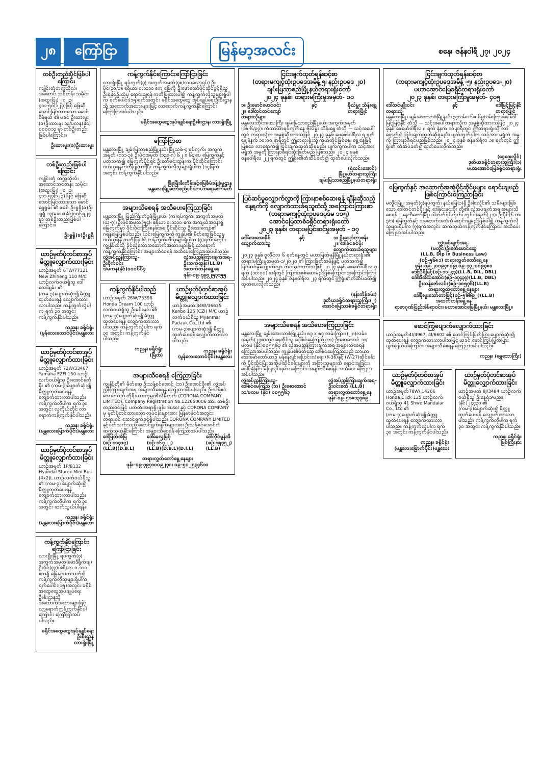၂၈ ကြော်ငြာ မြန်မာ့အလင်း စနေ၊ ဇန်နဝါရီ ၂၇၊ ၂၀၂၄
တစ်ဦးတည်းပိုင်ဖြစ်ပါကြောင်း
ကျိုင်းတုံတက္ကသိုလ်၊ အဆောင် သင်တန်း သမိုင်း (အထူးပြု) ၂၀၂၃၊ ၄၁၁-၅၀(၁၂၃)ဖြင့် ဖြေဆို အောင်မြင်ထားသော မောင်စိန်ရယ် ၏ ဖခင် ဦးထားဖူး (ခ)ဦးထားဖူး ၁၃/ပလန(နိုင်) ၀၀၀၀၁၃ မှာ တစ်ဦးတည်း ဖြစ်ပါကြောင်း။
ဦးထားဖူး(ခ)ဦးထားဖူး
တစ်ဦးတည်းဖြစ်ပါကြောင်း
ကျိုင်းတုံ တက္ကသိုလ်၊ အဆောင်သင်တန်း သမိုင်း (အထူးပြု) ၂၀၂၃၊ ၄၁၁-၅၇(၁၂၃) ဖြင့် ဖြေဆိုအောင်မြင်ထားသော မောင်ရွှေရှမ်း ၏ ဖခင် ဦးရှုရှိ(ခ)ဦးရှုရှိ ၁၃/မဆန(နိုင်)၀၀၆၅၂၄ မှာ တစ်ဦးတည်းဖြစ်ပါကြောင်း။
ဦးရှုရှိ(ခ)ဦးရှုရှိ
ယာဉ်မှတ်ပုံတင်စာအုပ် မိတ္တူလျှောက်ထားခြင်း
ယာဉ်အမှတ် 6TW/77321 New Zhineng 110 M/C ယာဉ်လက်ဝယ်ရှိသူ ဒေါ်အေးချမ်း ၏ (ကမ-၃)ပျောက်ဆုံး၍ မိတ္တူထုတ်ပေးရန် လျှောက်ထားလာပါသည်။ ကန့်ကွက်လိုပါက ရက် ၃၀ အတွင်း ကန့်ကွက်နိုင်ပါသည်။
ကညန၊ ခရိုင်ရုံး
(မွန်လေးတောင်ပိုင်း)မန္တလေး
ယာဉ်မှတ်ပုံတင်စာအုပ် မိတ္တူလျှောက်ထားခြင်း
ယာဉ်အမှတ် 72W/33467 Yamaha FZFI 150 ယာဉ်လက်ဝယ်ရှိသူ ဦးအောင်ဇော်မိုး ၏ (ကမ-၃)ပျောက်ဆုံး၍ မိတ္တူထုတ်ပေးရန် လျှောက်ထားလာပါသည်။ ကန့်ကွက်လိုပါက ရက် ၃၀ အတွင်း လူကိုယ်တိုင် လာရောက်ကန့်ကွက်နိုင်ပါသည်။
ကညန၊ ခရိုင်ရုံး
(မန္တလေးမြောက်ပိုင်း)မန္တလေး
ယာဉ်မှတ်ပုံတင်စာအုပ် မိတ္တူလျှောက်ထားခြင်း
ယာဉ်အမှတ် 1P/8132 Hyundai Starex Mini Bus (4x2)L ယာဉ်လက်ဝယ်ရှိသူ ၏ (ကမ-၃) ပျောက်ဆုံး၍ မိတ္တူထုတ်ပေးရန် လျှောက်ထားလာပါသည်။ ကန့်ကွက်လိုပါက ရက် ၃၀ အတွင်း ဆက်သွယ်ပါရန်။
ကညန၊ ခရိုင်ရုံး
(မန္တလေးမြောက်ပိုင်း)မန္တလေး
ကန့်ကွက်နိုင်ကြောင်းကြော်ငြာခြင်း
လားရှိုးမြို့ ရပ်ကွက်(၇) အကွက်အမှတ်(မောဒီရိုက်ချ) ဦးပိုင်(၄၃)၊ ဧရိယာ ၀.၁၁၁ ဧကရှိ မြေနှင့်ပတ်သက်၍ ကန့်ကွက်လိုသူများရှိပါက ရက်ပေါင်း(၁၅)အတွင်း ခရိုင်အထွေထွေအုပ်ချုပ်ရေးဦးစီးဌာနသို့ အထောက်အထားများဖြင့် လာရောက်ကန့်ကွက်နိုင်ပါကြောင်း ကြော်ငြာအပ်ပါသည်။
ခရိုင်အထွေထွေအုပ်ချုပ်ရေးဦးစီးဌာန
လားရှိုးမြို့
ကန့်ကွက်နိုင်ကြောင်းကြော်ငြာခြင်း
လားရှိုးမြို့ ရပ်ကွက်(၇) အကွက်အမှတ်(၄၈/လပ်လော့ရပ်) ဦးပိုင်(၃၀/၁)၊ ဧရိယာ ၀.၁၁၁၀ ဧက မြေကို ဦးဇော်ထော်ပိုင်ဆိုင်ခွင့်ရှိသူ ဦးရဲနိုင်ဦးထံမှ ရောင်းချရန် ကတိပြုထားပါ၍ ကန့်ကွက်လိုသူများရှိပါက ရက်ပေါင်း(၁၅)ရက်အတွင်း ခရိုင်အထွေထွေ အုပ်ချုပ်ရေးဦးစီးဌာနသို့ အထောက်အထားများဖြင့် လာရောက်ကန့်ကွက်နိုင်ကြောင်း ကြော်ငြာအပ်ပါသည်။
ခရိုင်အထွေထွေအုပ်ချုပ်ရေးဦးစီးဌာန၊ လားရှိုးမြို့
ကြော်ငြာစာ
မန္တလေးမြို့ ချမ်းမြသာစည်မြို့နယ်၊ မြို့သစ်-၄ ရပ်ကွက်၊ အကွက်အမှတ် (၁၁၁-၃)၊ ဦးပိုင်အမှတ် (၁၃၉-၈) ၆၂ x ၆၄ ပေ မြေကွက်နှင့် ပတ်သက်၍ မြေကွက်ပိုင်ရှင် ဦးဇော်မင်းထွန်းက ပိုင်ဆိုင်ကြောင်း ဝယ်ယူရန်ကတိပြုထားပြီး ကန့်ကွက်လိုသူများရှိပါက (၁၄)ရက်အတွင်း ကန့်ကွက်နိုင်ပါသည်။
ဖြိုးမြီးစီးကိန်းနှင့်မြေစီမံခန့်ခွဲမှုဌာန
မန္တလေးမြို့တော်စည်ပင်သာယာရေးကော်မတီ
အများသိစေရန် အသိပေးကြေညာခြင်း
မန္တလေးမြို့ ပြည်ကြီးတံခွန်မြို့နယ်၊ (က)ရပ်ကွက်၊ အကွက်အမှတ် (ယ-၇)၊ ဦးပိုင်အမှတ်(၅၄)၊ ဧရိယာ ၀.၁၁၁၀ ဧက အကျယ်အဝန်းရှိ မြေကွက်မှာ ဝိုင်းဝိုင်းကြီးစနစ်အရ ပိုင်ဆိုင်သူ ဦးအေးကျော်၏ ဂရန်မြေဖြစ်ပါသည်။ ယင်းမြေကွက်ကို ကျွန်ုပ်၏ မိတ်ဆွေဖြစ်သူမှ ဝယ်ယူရန် ကတိပြုပါ၍ ကန့်ကွက်လိုသူများရှိပါက (၇)ရက်အတွင်း ကျွန်ုပ်ထံသို့ ခိုင်လုံသောအထောက်အထားများဖြင့် လာရောက်ကန့်ကွက်နိုင်ကြောင်း အများသိစေရန် အသိပေးကြေညာအပ်ပါသည်။
လွှဲအပ်ညွှန်ကြားသူ-
ဦးစိုက်ဝင်း
၁/မကန(နိုင်)၀၀၀၆၆၇ လွှဲအပ်ညွှန်ကြားချက်အရ-
ဦးသက်ထွန်း(LL.B)
အထက်တန်းရှေ့နေ
ဖုန်း-၀၉-၇၉၇၂၅၃၁၅၅
ကန့်ကွက်နိုင်ပါသည်
ယာဉ်အမှတ် 26W/75398 Honda Dream 100 ယာဉ် လက်ဝယ်ရှိသူ ဦးမင်းမင်း ၏ (ကမ-၃)ပျောက်ဆုံး၍ မိတ္တူထုတ်ပေးရန် လျှောက်ထားလာပါသည်။ ကန့်ကွက်လိုပါက ရက် ၃၀ အတွင်း ကန့်ကွက်နိုင်ပါသည်။
ကညန၊ ခရိုင်ရုံး
(မြိတ်)
ယာဉ်မှတ်ပုံတင်စာအုပ် မိတ္တူလျှောက်ထားခြင်း
ယာဉ်အမှတ် 34W/36635 Kenbo 125 (CZI) M/C ယာဉ် လက်ဝယ်ရှိသူ Myanmar Padauk Co.,Ltd ၏ (ကမ-၃)ပျောက်ဆုံး၍ မိတ္တူထုတ်ပေးရန် လျှောက်ထားလာပါသည်။
ကညန၊ ခရိုင်ရုံး
(မွန်လေးတောင်ပိုင်း)မန္တလေး
အများသိစေရန် ကြေညာခြင်း
ကျွန်ုပ်တို့၏ မိတ်ဆွေ ဦးသန့်စင်အောင် (ဘ) ဦးအောင်စိုး၏ လွှဲအပ်ညွှန်ကြားချက်အရ အများသိစေရန် ကြေညာအပ်ပါသည်။ ဦးသန့်စင်အောင်သည် ကိုရီးယားကုမ္ပဏီလီမိတက် (CORONA COMPANY LIMITED), Company Registration No.122650006 အား တစ်ဦးတည်းပိုင်ဖြင့် ပတ်တိုးအရာရှိ၊ ဖုန်း Eusol နှင့် CORONA COMPANY မှ မှတ်ပုံတင်ထားသော လုပ်ငန်းများအား မြန်မာနိုင်ငံအတွင်း တရားဝင် ဆောင်ရွက်ခွင့်ရှိပါသည်။ CORONA COMPANY LIMITED နှင့်ပတ်သက်သည့် ဆောင်ရွက်ချက်များအား ဦးသန့်စင်အောင်ထံ ဆက်သွယ်နိုင်ကြောင်း အများသိစေရန် ကြေညာအပ်ပါသည်။
ဒေါ်မြတ်အိမြ
(စဉ်-၁၁၄၀၄)
(LL.B)(D.B.L) ဒေါ်မေလှမြင့်
(စဉ်-၁၆၄၂၂)
(LL.B)(D.B.L)(D.I.L) ဒေါ်လိုင်မွန်အိ
(စဉ်-၁၅၃၅၂)
(LL.B)
တရားလွှတ်တော်ရှေ့နေများ
ဖုန်း-၀၉-၇၉၇၁၀၀၉၂၇၈၊ ၀၉-၅၀၂၅၃၄၆၁၀
ငြင်းချက်ထုတ်ရန်ဆင့်စာ
(တရားမကျင့်ထုံးဥပဒေအမိန့် ၅၊ နည်းဥပဒေ ၂၀)
ချမ်းမြသာစည်မြို့နယ်တရားရုံးတော်
၂၀၂၄ ခုနှစ်၊ တရားမကြီးမှုအမှတ်- ၁၀
၁။ ဦးမောင်မောင်ဝင်း
၂။ ဒေါ်တင်တင်ကျော်
တရားလိုများ နှင့် ဗိုလ်မှူး သိန်းရွှေ
တရားပြိုင်
မန္တလေးတိုင်းဒေသကြီး ချမ်းမြသာစည်မြို့နယ်၊ အကွက်အမှတ် (၁၈-၆/၉၃)၊ ကံသာယာရပ်ကွက်နေ ဗိုလ်မှူး သိန်းရွှေ ထံသို့ — သင့်အပေါ်တွင် တရားလိုက အမှုစွဲဆိုထားသဖြင့် ၂၀၂၄ ခုနှစ် ဖေဖော်ဝါရီလ ၅ ရက်နေ့ နံနက် ၁၀:၀၀ နာရီတွင် ဤတရားရုံးသို့ ကိုယ်တိုင်ဖြစ်စေ၊ ရှေ့နေဖြင့်ဖြစ်စေ လာရောက်၍ ငြင်းချက်ထုတ်ဆိုရမည်။ ပျက်ကွက်ပါက သင့်အား မရှိဘဲ အမှုကို ကြားနာစီရင်ဆုံးဖြတ်မည် ဖြစ်သည်။ ၂၀၂၄ ခုနှစ် ဇန်နဝါရီလ ၂၂ ရက်တွင် ဤရုံး၏တံဆိပ်ခတ်၍ ထုတ်ပေးလိုက်သည်။
(ရဲလင်းအောင်)
မြို့နယ်တရားသူကြီး
ချမ်းမြသာစည်မြို့နယ်တရားရုံး
ပြင်ဆင်မှုလျှောက်လွှာကို ကြားနာစစ်ဆေးရန် ချိန်းဆိုသည့်နေ့ရက်ကို လျှောက်ထားခံရသူထံသို့ အကြောင်းကြားစာ
(တရားမကျင့်ထုံးဥပဒေပုဒ်မ ၁၁၅)
အောင်မြေသာစံခရိုင်တရားရုံးတော်
၂၀၂၃ ခုနှစ်၊ တရားမပြင်ဆင်မှုအမှတ် – ၁၇
ဒေါ်အေးအေးခိုင်
လျှောက်ထားသူ နှင့် ၁။ ဦးသော်တာစန်း
၂။ ဒေါ်ခင်ခင်မိုး
လျှောက်ထားခံရသူများ
၂၀၂၃ ခုနှစ် ဇူလိုင်လ ၆ ရက်နေ့တွင် မဟာမြတ်မုနိမြို့နယ်တရားရုံး၏ တရားမကြီးမှုအမှတ်-၁/၂၀၂၀ ၏ ကြားဖြတ်အမိန့်နှင့် ပတ်သက်၍ ပြင်ဆင်မှုလျှောက်လွှာ တင်သွင်းထားသဖြင့် ၂၀၂၄ ခုနှစ် ဖေဖော်ဝါရီလ ၇ ရက် (၁၀:၀၀) နာရီတွင် ကြားနာစစ်ဆေးမည်ဖြစ်ကြောင်း အကြောင်းကြားအပ်ပါသည်။ ၂၀၂၄ ခုနှစ် ဇန်နဝါရီလ ၂၃ ရက်တွင် ဤရုံး၏တံဆိပ်ခတ်၍ ထုတ်ပေးလိုက်သည်။
(နန်းကိန်ခမ်း)
ဒုတိယခရိုင်တရားသူကြီး(၂)
အောင်မြေသာစံခရိုင်တရားရုံး
အများသိစေရန် အသိပေးကြေညာခြင်း
မန္တလေးမြို့ ချမ်းအေးသာစံမြို့နယ်၊ ၈၃ x ၈၄ လမ်းကြား၊ (၂၈)လမ်း၊ အမှတ်(၂၇၈)တွင် နေထိုင်သူ ဒေါ်စင်မေကြည် (ဘ) ဦးစောအောင် ၁၁/မလမ (နိုင်)၀၀၅၅၆၃ ၏ လွှဲအပ်ညွှန်ကြားချက်အရ အများသိစေရန် ကြေညာအပ်ပါသည်။ ကျွန်ုပ်၏မိတ်ဆွေ ဒေါ်စင်မေကြည်သည် သာယာအေးမော်တော်ယာဉ် မန်နေဂျင်းပြောင်းလဲရေး (K-36)နှင့် (W-27)ဆိုင်ခန်းကို ပိုင်ဆိုင်ပြီး အဆိုပါဆိုင်ခန်းများကို အခြားသူများထံ ရောင်းချခြင်း၊ ပေါင်နှံခြင်း မပြုလုပ်ရသေးကြောင်း အများသိစေရန် အသိပေး ကြေညာအပ်ပါသည်။
လွှဲအပ်ညွှန်ကြားသူ-
ဒေါ်စင်မေကြည် (ဘ) ဦးစောအောင်
၁၁/မလမ (နိုင်) ၀၀၅၅၆၃ လွှဲအပ်ညွှန်ကြားချက်အရ-
ဦးဝင်းဇော် (LL.B)
တရားလွှတ်တော်ရှေ့နေ
ဖုန်း-၀၉-၅၁၈၁၃၇၈၉
ငြင်းချက်ထုတ်ရန်ဆင့်စာ
(တရားမကျင့်ထုံးဥပဒေအမိန့် -၅၊ နည်းဥပဒေ-၂၀)
မဟာအောင်မြေခရိုင်တရားရုံးတော်
၂၀၂၃ ခုနှစ်၊ တရားမကြီးမှုအမှတ်- ၄၀၅
ဒေါ်တင်မျိုးဝင်း
တရားလို နှင့် ဒေါ်မြင့်မြင့်နိုင်
တရားပြိုင်
မန္တလေးမြို့၊ ချမ်းအေးသာစံမြို့နယ်၊ ၃၄လမ်း၊ ၆၈-၆၉လမ်းကြားနေ ဒေါ်မြင့်မြင့်နိုင် ထံသို့ — သင့်အပေါ် တရားလိုက အမှုစွဲဆိုထားသဖြင့် ၂၀၂၄ ခုနှစ် ဖေဖော်ဝါရီလ ၈ ရက် နံနက် ၁၀ နာရီတွင် ဤတရားရုံးသို့ လာရောက်၍ ငြင်းချက်ထုတ်ဆိုရမည်။ ပျက်ကွက်ပါက သင့်အား မရှိဘဲ အမှုကို ကြားနာစီရင်မည်ဖြစ်သည်။ ၂၀၂၄ ခုနှစ် ဇန်နဝါရီလ ၁၈ ရက်တွင် ဤရုံး၏ တံဆိပ်ခတ်၍ ထုတ်ပေးလိုက်သည်။
(ငွေဒေးလှိုင်)
ဒုတိယခရိုင်တရားသူကြီး(၁)
မဟာအောင်မြေခရိုင်တရားရုံး
မြေကွက်နှင့် အဆောက်အအုံပိုင်ဆိုင်မှုများ ရောင်းချမည်ဖြစ်ကြောင်းကြေညာခြင်း
မလှိုင်မြို့၊ အမှတ်(၄)ရပ်ကွက်၊ နယ်မြေ(၁)ရှိ ဦးစိုးလှိုင်၏ သမီးများဖြစ်သော ဒေါ်တင်တင်စိုး နှင့် ဒေါ်နှင်းနှင်းစိုး တို့၏ လွှဲအပ်ချက်အရ အများသိစေရန်— နေဘီတော်မြို့၊ ပါဟတ်ရပ်ကွက်၊ ကွင်းအမှတ်(၂၁)၊ ဦးပိုင်(၆-က၊ ၃/၁) မြေကွက်နှင့် အဆောက်အအုံကို ရောင်းချမည်ဖြစ်ပါ၍ ကန့်ကွက်လိုသူများရှိပါက (၇)ရက်အတွင်း ဆက်သွယ်ကန့်ကွက်နိုင်ကြောင်း အသိပေးကြေညာအပ်ပါသည်။
လွှဲအပ်ချက်အရ-
(မလှိုင်)ဦးဇော်မောင်ဆွေ
(LL.B, Dip in Business Law)
(စဉ်-၅၆၈၁) တရားလွှတ်တော်ရှေ့နေ
ဖုန်း-၀၉-၂၀၀၉၄၈၀၉၊ ၀၉-၇၇၂၀၀၉၄၈၀
ဒေါ်သီရိမြင့်(စဉ်-၁၁၂၄၃)(LL.B, DIL, DBL)
ဒေါ်အိအိသံအောင်(စဉ်-၁၇၄၃၇)(LL.B, DBL)
ဦးသန့်ဇော်လင်း(စဉ်-၁၈၅၇၆)(LL.B)
တရားလွှတ်တော်ရှေ့နေများ
ဒေါ်မိုးဖူးသော်တာမြင့်(စဉ်-၅၆၆၉၂)(LL.B)
အထက်တန်းရှေ့နေ
ရာဇာဂုဏ်ပြည်အိမ်ရာဝင်း၊ မဟာအောင်မြေမြို့နယ်၊ မန္တလေးမြို့။
ဖောင်ကြွပျောက်လျှောက်ထားခြင်း
ယာဉ်အမှတ်4I/4967, 4I/6602 ၏ ဖောင်ကြွပ်ပြွတ်ပြား ပျောက်ဆုံး၍ ထုတ်ပေးရန် လျှောက်ထားလာပါသဖြင့် ယခင် ဖောင်ကြွပ်ပြွတ်ပြား ပျက်ပြယ်ပါကြောင်း အများသိစေရန် ကြေညာအပ်ပါသည်။
ကညန၊ (ရွှေဘောကြီး)
ယာဉ်မှတ်ပုံတင်စာအုပ် မိတ္တူလျှောက်ထားခြင်း
ယာဉ်အမှတ်78W/ 14266 Honda Click 125 ယာဉ်လက်ဝယ်ရှိသူ 41 Shwe Mandalar Co., Ltd ၏ (ကမ-၃)ပျောက်ဆုံး၍ မိတ္တူထုတ်ပေးရန် လျှောက်ထားလာပါသည်။ ကန့်ကွက်လိုပါက ရက် ၃၀ အတွင်း ကန့်ကွက်နိုင်ပါသည်။
ကညန၊ ခရိုင်ရုံး
(မန္တလေးမြောက်ပိုင်း)မန္တလေး
ယာဉ်မှတ်ပုံတင်စာအုပ် မိတ္တူလျှောက်ထားခြင်း
ယာဉ်အမှတ် 8J/3484 ယာဉ်လက်ဝယ်ရှိသူ ဦးနေရဲ၁/မညန (နိုင်)၂၄၄၃၀ ၏ (ကမ-၃)ပျောက်ဆုံး၍ မိတ္တူထုတ်ပေးရန် လျှောက်ထားလာပါသည်။ ကန့်ကွက်လိုပါက ရက် ၃၀ အတွင်း ကန့်ကွက်နိုင်ပါသည်။
ကညန၊ ခရိုင်ရုံး
မြစ်ကြီးနား